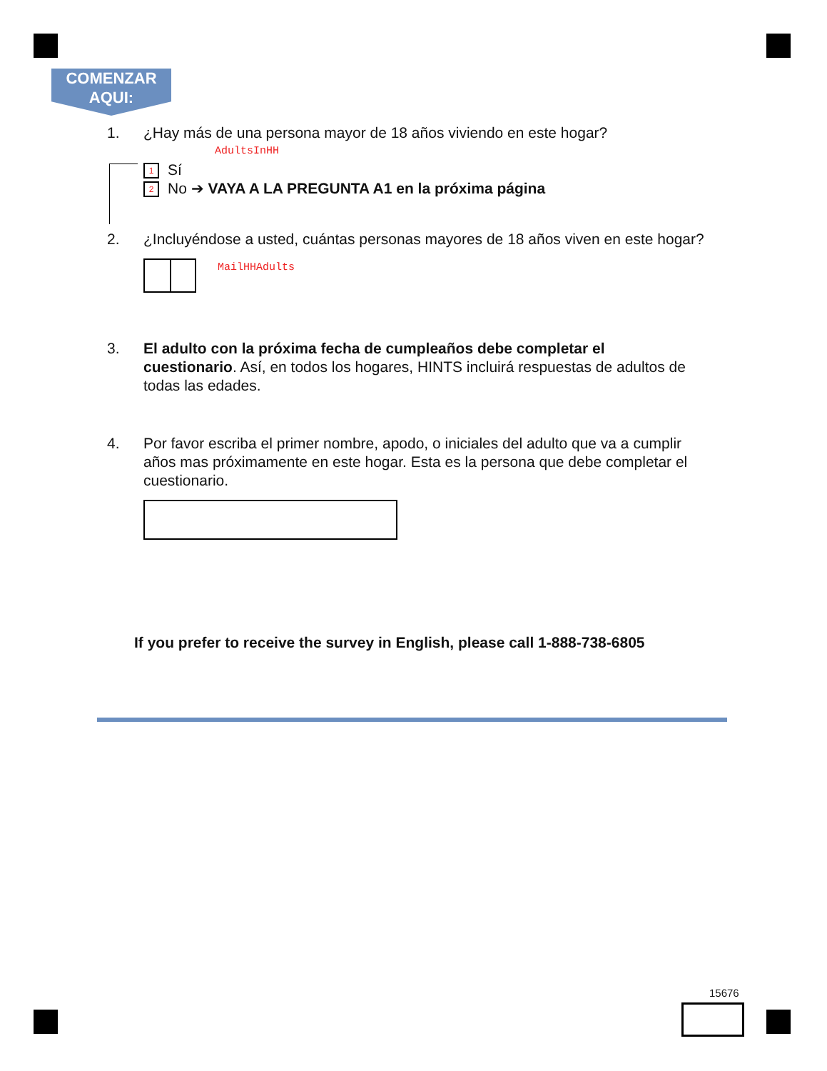COMENZAR
AQUI:
1.
¿Hay más de una persona mayor de 18 años viviendo en este hogar?
AdultsInHH
1 Sí
2 No ➔ VAYA A LA PREGUNTA A1 en la próxima página
2.
¿Incluyéndose a usted, cuántas personas mayores de 18 años viven en este hogar?
MailHHAdults
3.
El adulto con la próxima fecha de cumpleaños debe completar el cuestionario. Así, en todos los hogares, HINTS incluirá respuestas de adultos de todas las edades.
4.
Por favor escriba el primer nombre, apodo, o iniciales del adulto que va a cumplir años mas próximamente en este hogar. Esta es la persona que debe completar el cuestionario.
If you prefer to receive the survey in English, please call 1-888-738-6805
15676